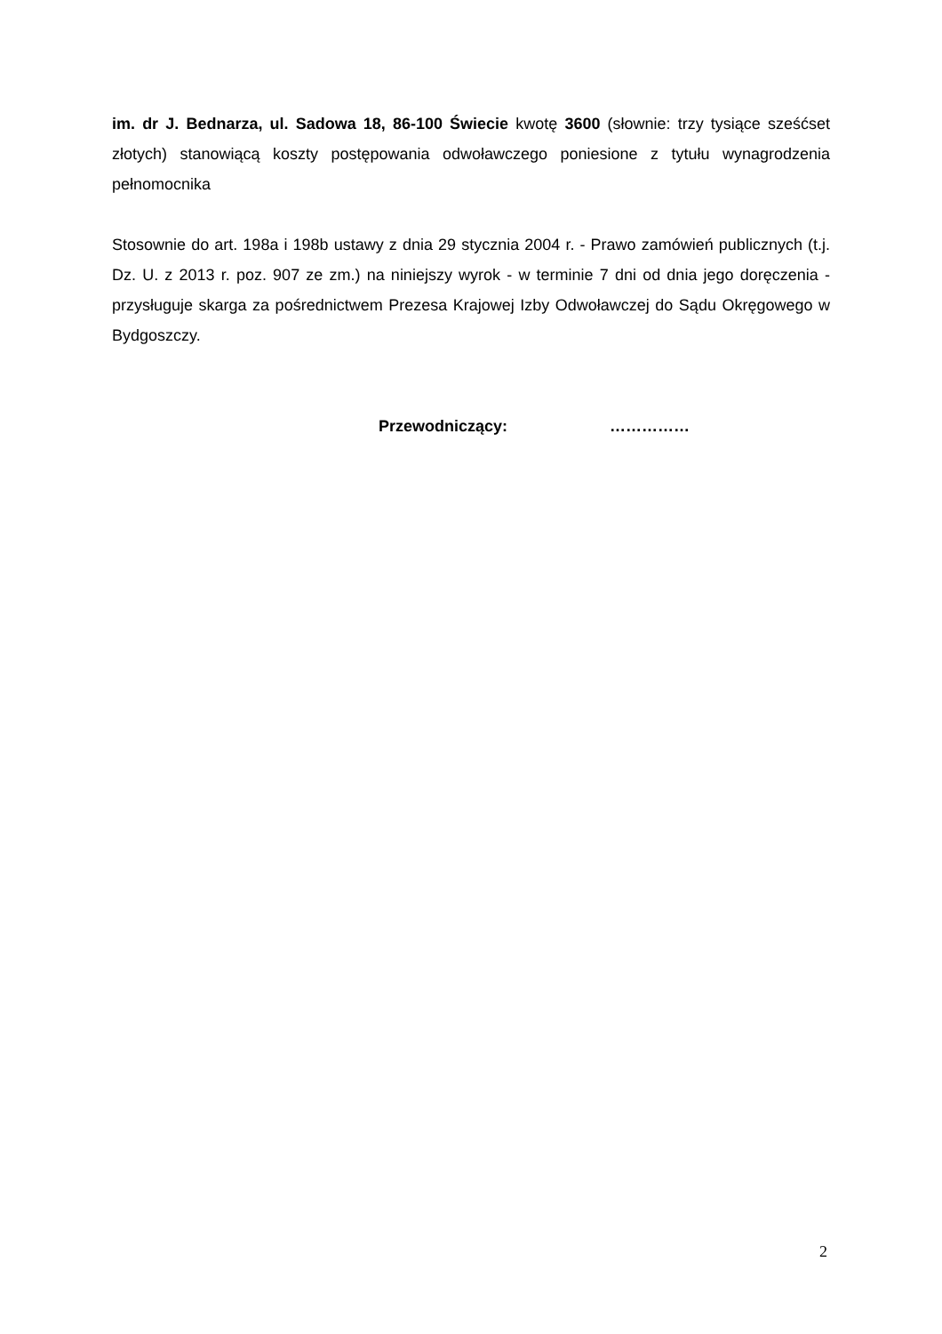im. dr J. Bednarza, ul. Sadowa 18, 86-100 Świecie kwotę 3600 (słownie: trzy tysiące sześćset złotych) stanowiącą koszty postępowania odwoławczego poniesione z tytułu wynagrodzenia pełnomocnika
Stosownie do art. 198a i 198b ustawy z dnia 29 stycznia 2004 r. - Prawo zamówień publicznych (t.j. Dz. U. z 2013 r. poz. 907 ze zm.) na niniejszy wyrok - w terminie 7 dni od dnia jego doręczenia - przysługuje skarga za pośrednictwem Prezesa Krajowej Izby Odwoławczej do Sądu Okręgowego w Bydgoszczy.
Przewodniczący: ……………
2